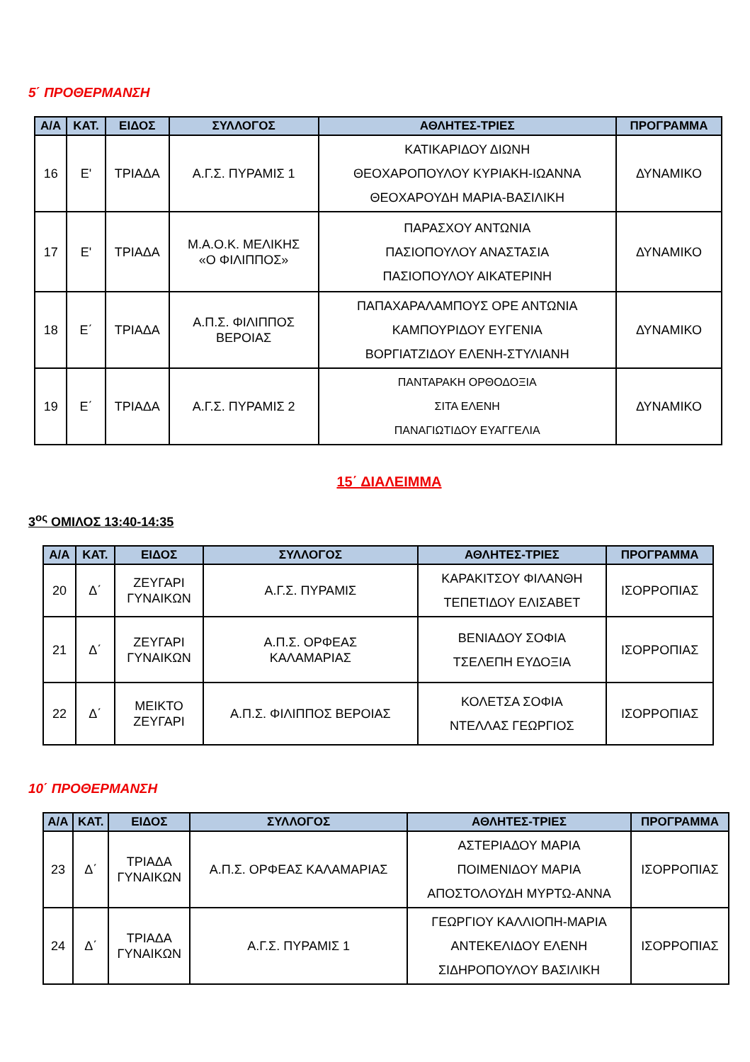5΄ ΠΡΟΘΕΡΜΑΝΣΗ
| Α/Α | ΚΑΤ. | ΕΙΔΟΣ | ΣΥΛΛΟΓΟΣ | ΑΘΛΗΤΕΣ-ΤΡΙΕΣ | ΠΡΟΓΡΑΜΜΑ |
| --- | --- | --- | --- | --- | --- |
| 16 | Ε' | ΤΡΙΑΔΑ | Α.Γ.Σ. ΠΥΡΑΜΙΣ 1 | ΚΑΤΙΚΑΡΙΔΟΥ ΔΙΩΝΗ ΘΕΟΧΑΡΟΠΟΥΛΟΥ ΚΥΡΙΑΚΗ-ΙΩΑΝΝΑ ΘΕΟΧΑΡΟΥΔΗ ΜΑΡΙΑ-ΒΑΣΙΛΙΚΗ | ΔΥΝΑΜΙΚΟ |
| 17 | Ε' | ΤΡΙΑΔΑ | Μ.Α.Ο.Κ. ΜΕΛΙΚΗΣ «Ο ΦΙΛΙΠΠΟΣ» | ΠΑΡΑΣΧΟΥ ΑΝΤΩΝΙΑ ΠΑΣΙΟΠΟΥΛΟΥ ΑΝΑΣΤΑΣΙΑ ΠΑΣΙΟΠΟΥΛΟΥ ΑΙΚΑΤΕΡΙΝΗ | ΔΥΝΑΜΙΚΟ |
| 18 | Ε΄ | ΤΡΙΑΔΑ | Α.Π.Σ. ΦΙΛΙΠΠΟΣ ΒΕΡΟΙΑΣ | ΠΑΠΑΧΑΡΑΛΑΜΠΟΥΣ ΟΡΕ ΑΝΤΩΝΙΑ ΚΑΜΠΟΥΡΙΔΟΥ ΕΥΓΕΝΙΑ ΒΟΡΓΙΑΤΖΙΔΟΥ ΕΛΕΝΗ-ΣΤΥΛΙΑΝΗ | ΔΥΝΑΜΙΚΟ |
| 19 | Ε΄ | ΤΡΙΑΔΑ | Α.Γ.Σ. ΠΥΡΑΜΙΣ 2 | ΠΑΝΤΑΡΑΚΗ ΟΡΘΟΔΟΞΙΑ ΣΙΤΑ ΕΛΕΝΗ ΠΑΝΑΓΙΩΤΙΔΟΥ ΕΥΑΓΓΕΛΙΑ | ΔΥΝΑΜΙΚΟ |
15΄ ΔΙΑΛΕΙΜΜΑ
3<sup>ος</sup> ΟΜΙΛΟΣ 13:40-14:35
| Α/Α | ΚΑΤ. | ΕΙΔΟΣ | ΣΥΛΛΟΓΟΣ | ΑΘΛΗΤΕΣ-ΤΡΙΕΣ | ΠΡΟΓΡΑΜΜΑ |
| --- | --- | --- | --- | --- | --- |
| 20 | Δ΄ | ΖΕΥΓΑΡΙ ΓΥΝΑΙΚΩΝ | Α.Γ.Σ. ΠΥΡΑΜΙΣ | ΚΑΡΑΚΙΤΣΟΥ ΦΙΛΑΝΘΗ ΤΕΠΕΤΙΔΟΥ ΕΛΙΣΑΒΕΤ | ΙΣΟΡΡΟΠΙΑΣ |
| 21 | Δ΄ | ΖΕΥΓΑΡΙ ΓΥΝΑΙΚΩΝ | Α.Π.Σ. ΟΡΦΕΑΣ ΚΑΛΑΜΑΡΙΑΣ | ΒΕΝΙΑΔΟΥ ΣΟΦΙΑ ΤΣΕΛΕΠΗ ΕΥΔΟΞΙΑ | ΙΣΟΡΡΟΠΙΑΣ |
| 22 | Δ΄ | ΜΕΙΚΤΟ ΖΕΥΓΑΡΙ | Α.Π.Σ. ΦΙΛΙΠΠΟΣ ΒΕΡΟΙΑΣ | ΚΟΛΕΤΣΑ ΣΟΦΙΑ ΝΤΕΛΛΑΣ ΓΕΩΡΓΙΟΣ | ΙΣΟΡΡΟΠΙΑΣ |
10΄ ΠΡΟΘΕΡΜΑΝΣΗ
| Α/Α | ΚΑΤ. | ΕΙΔΟΣ | ΣΥΛΛΟΓΟΣ | ΑΘΛΗΤΕΣ-ΤΡΙΕΣ | ΠΡΟΓΡΑΜΜΑ |
| --- | --- | --- | --- | --- | --- |
| 23 | Δ΄ | ΤΡΙΑΔΑ ΓΥΝΑΙΚΩΝ | Α.Π.Σ. ΟΡΦΕΑΣ ΚΑΛΑΜΑΡΙΑΣ | ΑΣΤΕΡΙΑΔΟΥ ΜΑΡΙΑ ΠΟΙΜΕΝΙΔΟΥ ΜΑΡΙΑ ΑΠΟΣΤΟΛΟΥΔΗ ΜΥΡΤΩ-ΑΝΝΑ | ΙΣΟΡΡΟΠΙΑΣ |
| 24 | Δ΄ | ΤΡΙΑΔΑ ΓΥΝΑΙΚΩΝ | Α.Γ.Σ. ΠΥΡΑΜΙΣ 1 | ΓΕΩΡΓΙΟΥ ΚΑΛΛΙΟΠΗ-ΜΑΡΙΑ ΑΝΤΕΚΕΛΙΔΟΥ ΕΛΕΝΗ ΣΙΔΗΡΟΠΟΥΛΟΥ ΒΑΣΙΛΙΚΗ | ΙΣΟΡΡΟΠΙΑΣ |